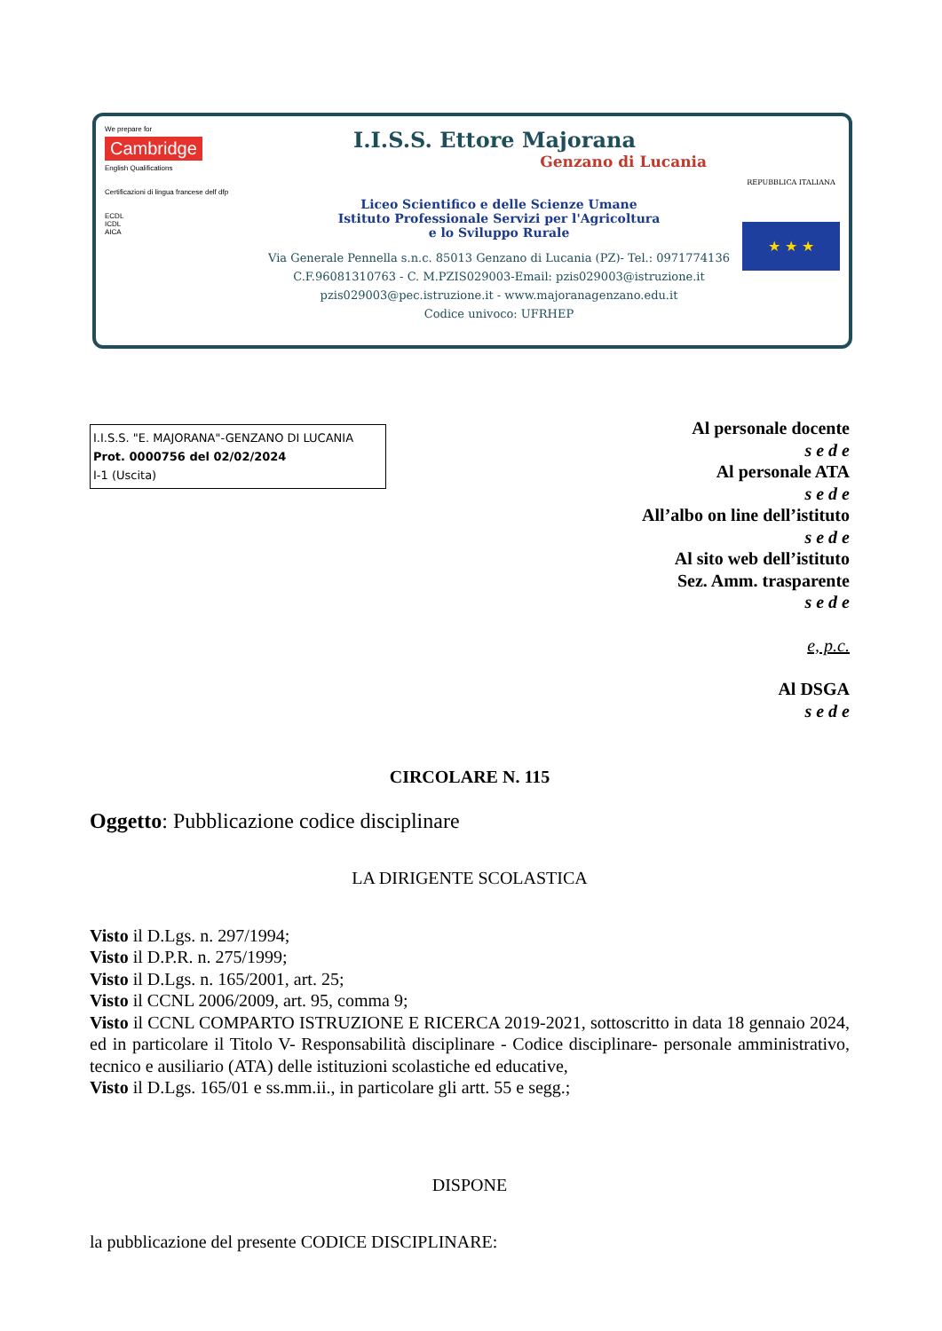We prepare for
Cambridge
English Qualifications
Certificazioni di lingua francese delf dfp
ECDL
ICDL
AICA
I.I.S.S. Ettore Majorana
Genzano di Lucania
Liceo Scientifico e delle Scienze Umane
Istituto Professionale Servizi per l'Agricoltura
e lo Sviluppo Rurale
Via Generale Pennella s.n.c. 85013 Genzano di Lucania (PZ)- Tel.: 0971774136
C.F.96081310763 - C. M.PZIS029003-Email: pzis029003@istruzione.it
pzis029003@pec.istruzione.it - www.majoranagenzano.edu.it
Codice univoco: UFRHEP
REPUBBLICA ITALIANA
★ ★ ★
I.I.S.S. "E. MAJORANA"-GENZANO DI LUCANIA
Prot. 0000756 del 02/02/2024
I-1 (Uscita)
Al personale docente
s e d e
Al personale ATA
s e d e
All’albo on line dell’istituto
s e d e
Al sito web dell’istituto
Sez. Amm. trasparente
s e d e
e, p.c.
Al DSGA
s e d e
CIRCOLARE N. 115
Oggetto: Pubblicazione codice disciplinare
LA DIRIGENTE SCOLASTICA
Visto il D.Lgs. n. 297/1994;
Visto il D.P.R. n. 275/1999;
Visto il D.Lgs. n. 165/2001, art. 25;
Visto il CCNL 2006/2009, art. 95, comma 9;
Visto il CCNL COMPARTO ISTRUZIONE E RICERCA 2019-2021, sottoscritto in data 18 gennaio 2024, ed in particolare il Titolo V- Responsabilità disciplinare - Codice disciplinare- personale amministrativo, tecnico e ausiliario (ATA) delle istituzioni scolastiche ed educative,
Visto il D.Lgs. 165/01 e ss.mm.ii., in particolare gli artt. 55 e segg.;
DISPONE
la pubblicazione del presente CODICE DISCIPLINARE: